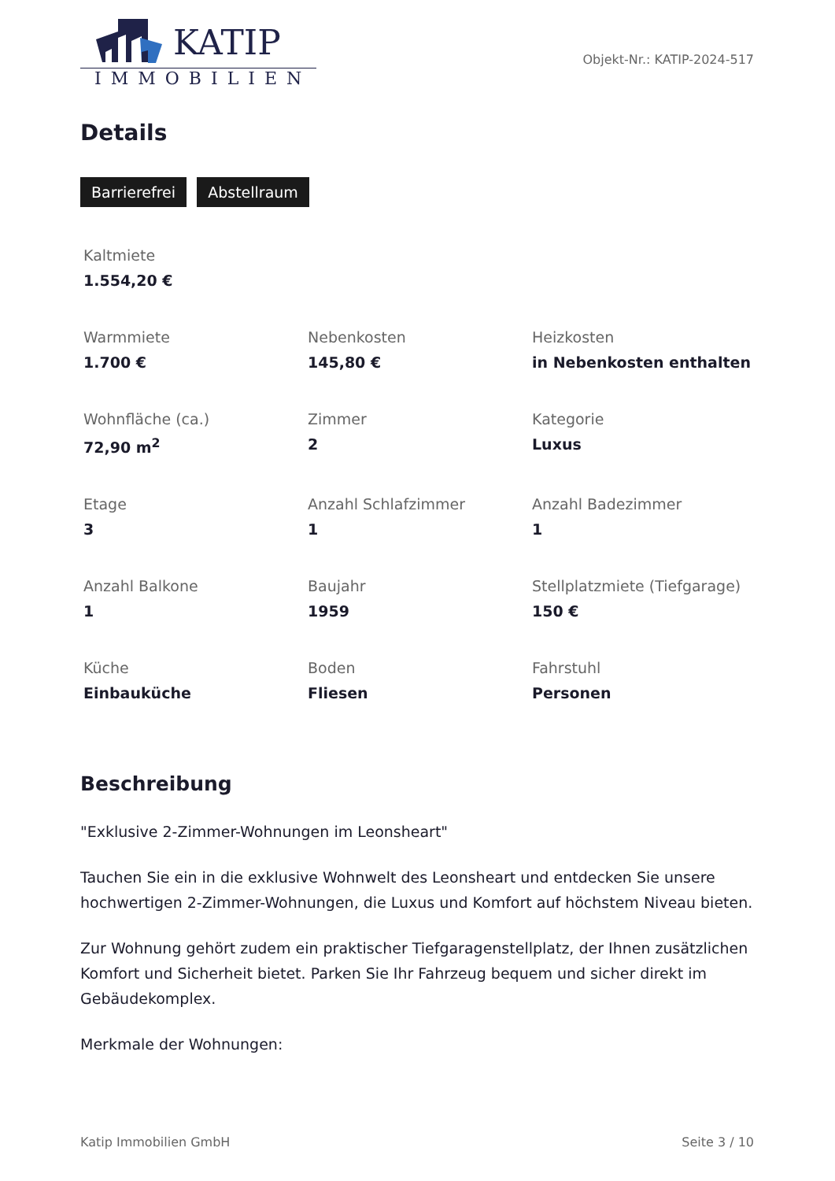KATIP
IMMOBILIEN
Objekt-Nr.: KATIP-2024-517
Details
Barrierefrei Abstellraum
Kaltmiete
1.554,20 €
Warmmiete
1.700 €
Nebenkosten
145,80 €
Heizkosten
in Nebenkosten enthalten
Wohnfläche (ca.)
72,90 m<sup>2</sup>
Zimmer
2
Kategorie
Luxus
Etage
3
Anzahl Schlafzimmer
1
Anzahl Badezimmer
1
Anzahl Balkone
1
Baujahr
1959
Stellplatzmiete (Tiefgarage)
150 €
Küche
Einbauküche
Boden
Fliesen
Fahrstuhl
Personen
Beschreibung
"Exklusive 2-Zimmer-Wohnungen im Leonsheart"
Tauchen Sie ein in die exklusive Wohnwelt des Leonsheart und entdecken Sie unsere hochwertigen 2-Zimmer-Wohnungen, die Luxus und Komfort auf höchstem Niveau bieten.
Zur Wohnung gehört zudem ein praktischer Tiefgaragenstellplatz, der Ihnen zusätzlichen Komfort und Sicherheit bietet. Parken Sie Ihr Fahrzeug bequem und sicher direkt im Gebäudekomplex.
Merkmale der Wohnungen:
Katip Immobilien GmbH Seite 3 / 10